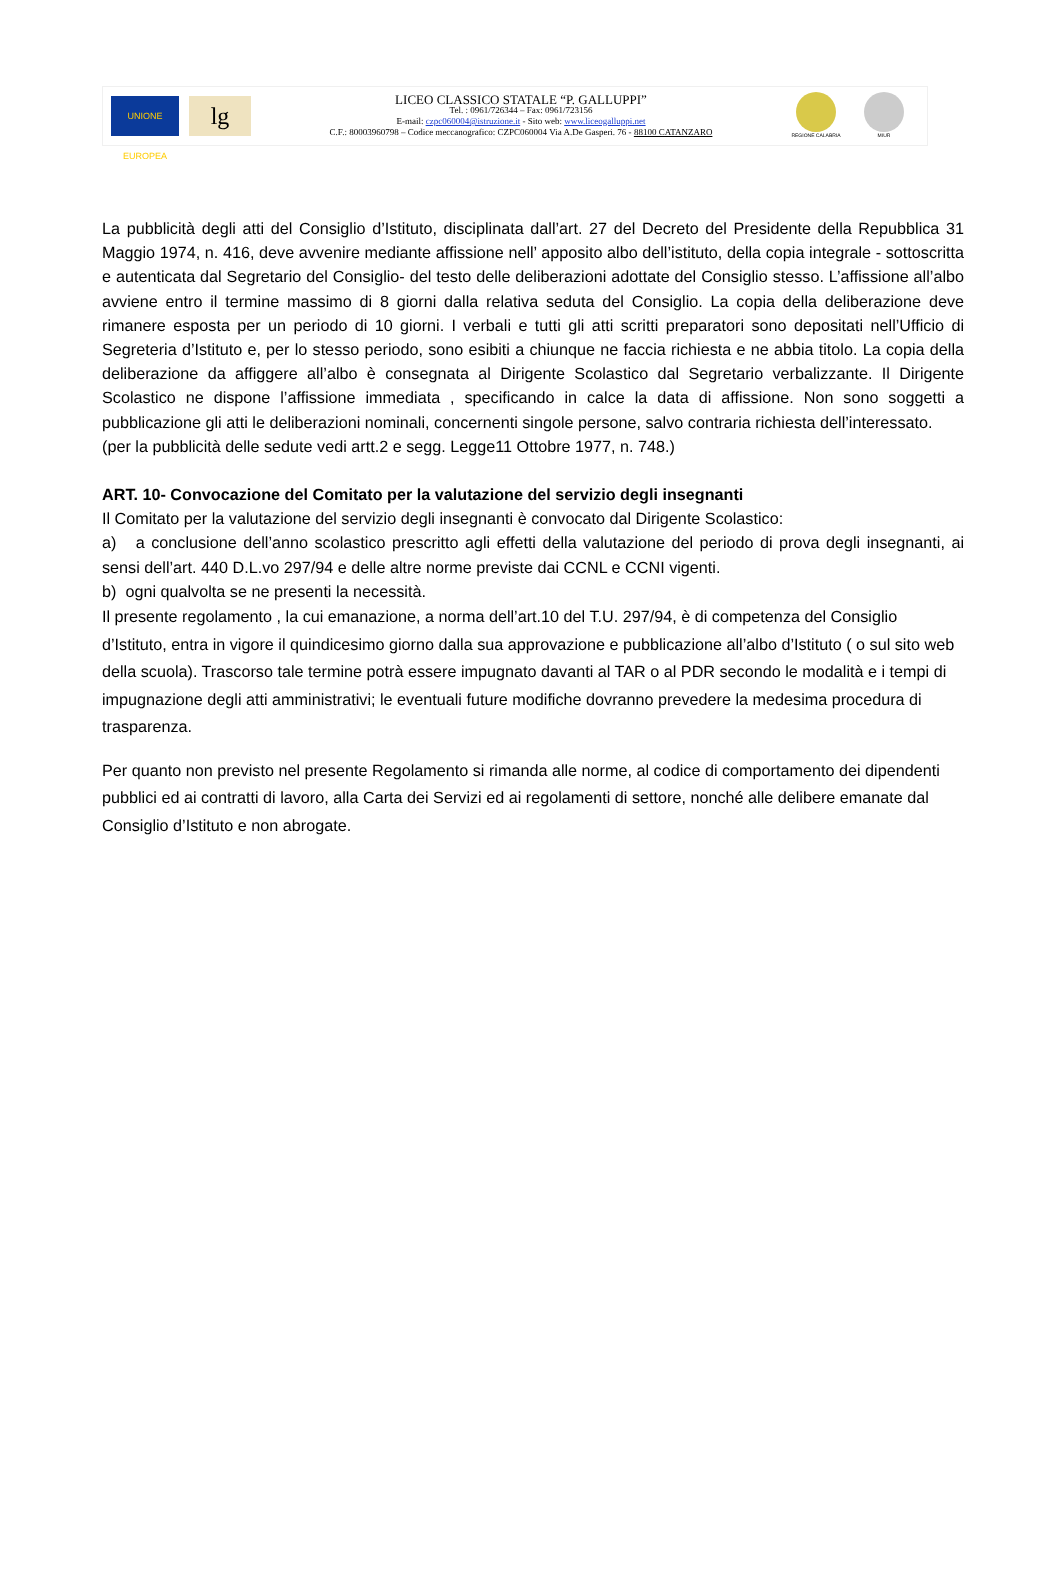UNIONE EUROPEA
lg
LICEO CLASSICO STATALE “P. GALLUPPI”
Tel. : 0961/726344 – Fax: 0961/723156
E-mail: czpc060004@istruzione.it - Sito web: www.liceogalluppi.net
C.F.: 80003960798 – Codice meccanografico: CZPC060004 Via A.De Gasperi. 76 - 88100 CATANZARO
REGIONE CALABRIA MIUR
La pubblicità degli atti del Consiglio d’Istituto, disciplinata dall’art. 27 del Decreto del Presidente della Repubblica 31 Maggio 1974, n. 416, deve avvenire mediante affissione nell’ apposito albo dell’istituto, della copia integrale - sottoscritta e autenticata dal Segretario del Consiglio- del testo delle deliberazioni adottate del Consiglio stesso. L’affissione all’albo avviene entro il termine massimo di 8 giorni dalla relativa seduta del Consiglio. La copia della deliberazione deve rimanere esposta per un periodo di 10 giorni. I verbali e tutti gli atti scritti preparatori sono depositati nell’Ufficio di Segreteria d’Istituto e, per lo stesso periodo, sono esibiti a chiunque ne faccia richiesta e ne abbia titolo. La copia della deliberazione da affiggere all’albo è consegnata al Dirigente Scolastico dal Segretario verbalizzante. Il Dirigente Scolastico ne dispone l’affissione immediata , specificando in calce la data di affissione. Non sono soggetti a pubblicazione gli atti le deliberazioni nominali, concernenti singole persone, salvo contraria richiesta dell’interessato.
(per la pubblicità delle sedute vedi artt.2 e segg. Legge11 Ottobre 1977, n. 748.)
ART. 10- Convocazione del Comitato per la valutazione del servizio degli insegnanti
Il Comitato per la valutazione del servizio degli insegnanti è convocato dal Dirigente Scolastico:
a) a conclusione dell’anno scolastico prescritto agli effetti della valutazione del periodo di prova degli insegnanti, ai sensi dell’art. 440 D.L.vo 297/94 e delle altre norme previste dai CCNL e CCNI vigenti.
b) ogni qualvolta se ne presenti la necessità.
Il presente regolamento , la cui emanazione, a norma dell’art.10 del T.U. 297/94, è di competenza del Consiglio d’Istituto, entra in vigore il quindicesimo giorno dalla sua approvazione e pubblicazione all’albo d’Istituto ( o sul sito web della scuola). Trascorso tale termine potrà essere impugnato davanti al TAR o al PDR secondo le modalità e i tempi di impugnazione degli atti amministrativi; le eventuali future modifiche dovranno prevedere la medesima procedura di trasparenza.
Per quanto non previsto nel presente Regolamento si rimanda alle norme, al codice di comportamento dei dipendenti pubblici ed ai contratti di lavoro, alla Carta dei Servizi ed ai regolamenti di settore, nonché alle delibere emanate dal Consiglio d’Istituto e non abrogate.